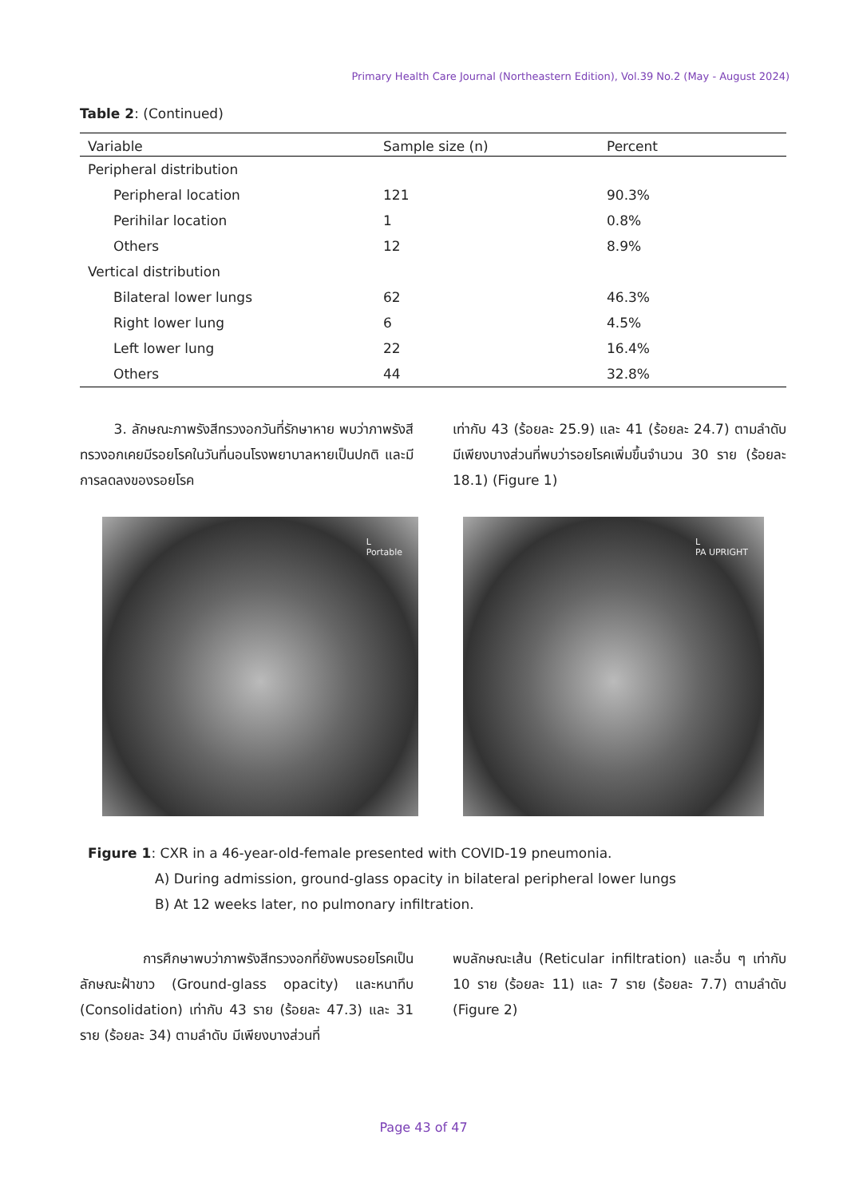Primary Health Care Journal (Northeastern Edition), Vol.39 No.2 (May - August 2024)
Table 2: (Continued)
| Variable | Sample size (n) | Percent |
| --- | --- | --- |
| Peripheral distribution | | |
| Peripheral location | 121 | 90.3% |
| Perihilar location | 1 | 0.8% |
| Others | 12 | 8.9% |
| Vertical distribution | | |
| Bilateral lower lungs | 62 | 46.3% |
| Right lower lung | 6 | 4.5% |
| Left lower lung | 22 | 16.4% |
| Others | 44 | 32.8% |
3. ลักษณะภาพรังสีทรวงอกวันที่รักษาหาย พบว่าภาพรังสีทรวงอกเคยมีรอยโรคในวันที่นอนโรงพยาบาลหายเป็นปกติ และมีการลดลงของรอยโรค
เท่ากับ 43 (ร้อยละ 25.9) และ 41 (ร้อยละ 24.7) ตามลำดับ มีเพียงบางส่วนที่พบว่ารอยโรคเพิ่มขึ้นจำนวน 30 ราย (ร้อยละ 18.1) (Figure 1)
L
Portable
L
PA UPRIGHT
Figure 1: CXR in a 46-year-old-female presented with COVID-19 pneumonia.
A) During admission, ground-glass opacity in bilateral peripheral lower lungs
B) At 12 weeks later, no pulmonary infiltration.
การศึกษาพบว่าภาพรังสีทรวงอกที่ยังพบรอยโรคเป็นลักษณะฝ้าขาว (Ground-glass opacity) และหนาทึบ (Consolidation) เท่ากับ 43 ราย (ร้อยละ 47.3) และ 31 ราย (ร้อยละ 34) ตามลำดับ มีเพียงบางส่วนที่
พบลักษณะเส้น (Reticular infiltration) และอื่น ๆ เท่ากับ 10 ราย (ร้อยละ 11) และ 7 ราย (ร้อยละ 7.7) ตามลำดับ (Figure 2)
Page 43 of 47